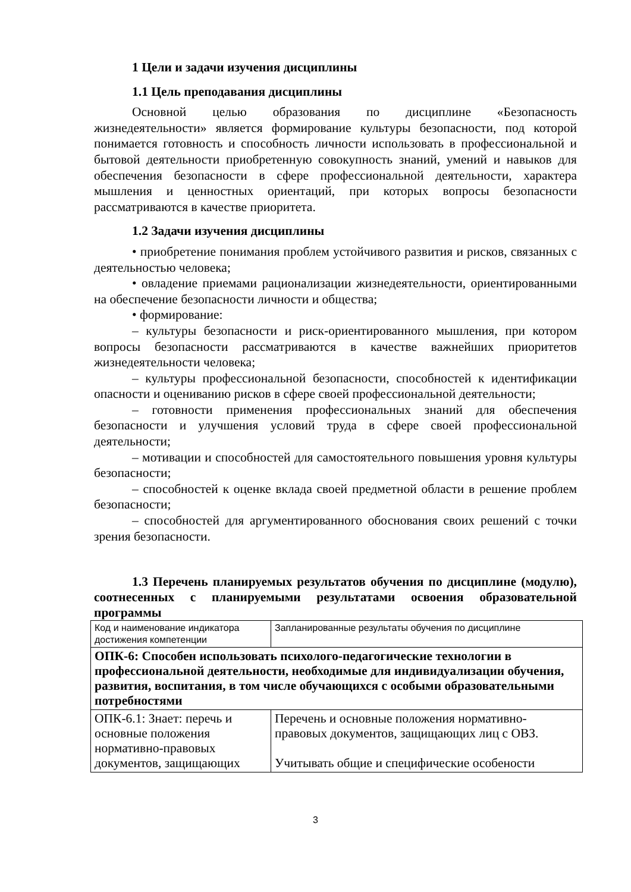1 Цели и задачи изучения дисциплины
1.1 Цель преподавания дисциплины
Основной целью образования по дисциплине «Безопасность жизнедеятельности» является формирование культуры безопасности, под которой понимается готовность и способность личности использовать в профессиональной и бытовой деятельности приобретенную совокупность знаний, умений и навыков для обеспечения безопасности в сфере профессиональной деятельности, характера мышления и ценностных ориентаций, при которых вопросы безопасности рассматриваются в качестве приоритета.
1.2 Задачи изучения дисциплины
• приобретение понимания проблем устойчивого развития и рисков, связанных с деятельностью человека;
• овладение приемами рационализации жизнедеятельности, ориентированными на обеспечение безопасности личности и общества;
• формирование:
– культуры безопасности и риск-ориентированного мышления, при котором вопросы безопасности рассматриваются в качестве важнейших приоритетов жизнедеятельности человека;
– культуры профессиональной безопасности, способностей к идентификации опасности и оцениванию рисков в сфере своей профессиональной деятельности;
– готовности применения профессиональных знаний для обеспечения безопасности и улучшения условий труда в сфере своей профессиональной деятельности;
– мотивации и способностей для самостоятельного повышения уровня культуры безопасности;
– способностей к оценке вклада своей предметной области в решение проблем безопасности;
– способностей для аргументированного обоснования своих решений с точки зрения безопасности.
1.3 Перечень планируемых результатов обучения по дисциплине (модулю), соотнесенных с планируемыми результатами освоения образовательной программы
| Код и наименование индикатора достижения компетенции | Запланированные результаты обучения по дисциплине |
| ОПК-6: Способен использовать психолого-педагогические технологии в профессиональной деятельности, необходимые для индивидуализации обучения, развития, воспитания, в том числе обучающихся с особыми образовательными потребностями | |
| ОПК-6.1: Знает: перечь и основные положения нормативно-правовых документов, защищающих | Перечень и основные положения нормативно-правовых документов, защищающих лиц с ОВЗ. Учитывать общие и специфические особеноcти |
3